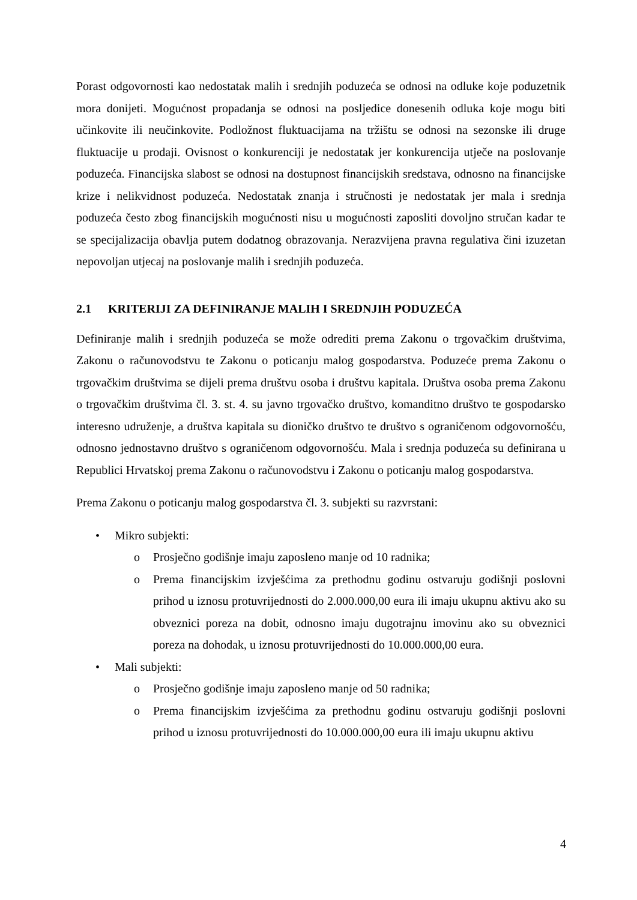Porast odgovornosti kao nedostatak malih i srednjih poduzeća se odnosi na odluke koje poduzetnik mora donijeti. Mogućnost propadanja se odnosi na posljedice donesenih odluka koje mogu biti učinkovite ili neučinkovite. Podložnost fluktuacijama na tržištu se odnosi na sezonske ili druge fluktuacije u prodaji. Ovisnost o konkurenciji je nedostatak jer konkurencija utječe na poslovanje poduzeća. Financijska slabost se odnosi na dostupnost financijskih sredstava, odnosno na financijske krize i nelikvidnost poduzeća. Nedostatak znanja i stručnosti je nedostatak jer mala i srednja poduzeća često zbog financijskih mogućnosti nisu u mogućnosti zaposliti dovoljno stručan kadar te se specijalizacija obavlja putem dodatnog obrazovanja. Nerazvijena pravna regulativa čini izuzetan nepovoljan utjecaj na poslovanje malih i srednjih poduzeća.
2.1 KRITERIJI ZA DEFINIRANJE MALIH I SREDNJIH PODUZEĆA
Definiranje malih i srednjih poduzeća se može odrediti prema Zakonu o trgovačkim društvima, Zakonu o računovodstvu te Zakonu o poticanju malog gospodarstva. Poduzeće prema Zakonu o trgovačkim društvima se dijeli prema društvu osoba i društvu kapitala. Društva osoba prema Zakonu o trgovačkim društvima čl. 3. st. 4. su javno trgovačko društvo, komanditno društvo te gospodarsko interesno udruženje, a društva kapitala su dioničko društvo te društvo s ograničenom odgovornošću, odnosno jednostavno društvo s ograničenom odgovornošću. Mala i srednja poduzeća su definirana u Republici Hrvatskoj prema Zakonu o računovodstvu i Zakonu o poticanju malog gospodarstva.
Prema Zakonu o poticanju malog gospodarstva čl. 3. subjekti su razvrstani:
• Mikro subjekti:
o Prosječno godišnje imaju zaposleno manje od 10 radnika;
o Prema financijskim izvješćima za prethodnu godinu ostvaruju godišnji poslovni prihod u iznosu protuvrijednosti do 2.000.000,00 eura ili imaju ukupnu aktivu ako su obveznici poreza na dobit, odnosno imaju dugotrajnu imovinu ako su obveznici poreza na dohodak, u iznosu protuvrijednosti do 10.000.000,00 eura.
• Mali subjekti:
o Prosječno godišnje imaju zaposleno manje od 50 radnika;
o Prema financijskim izvješćima za prethodnu godinu ostvaruju godišnji poslovni prihod u iznosu protuvrijednosti do 10.000.000,00 eura ili imaju ukupnu aktivu
4